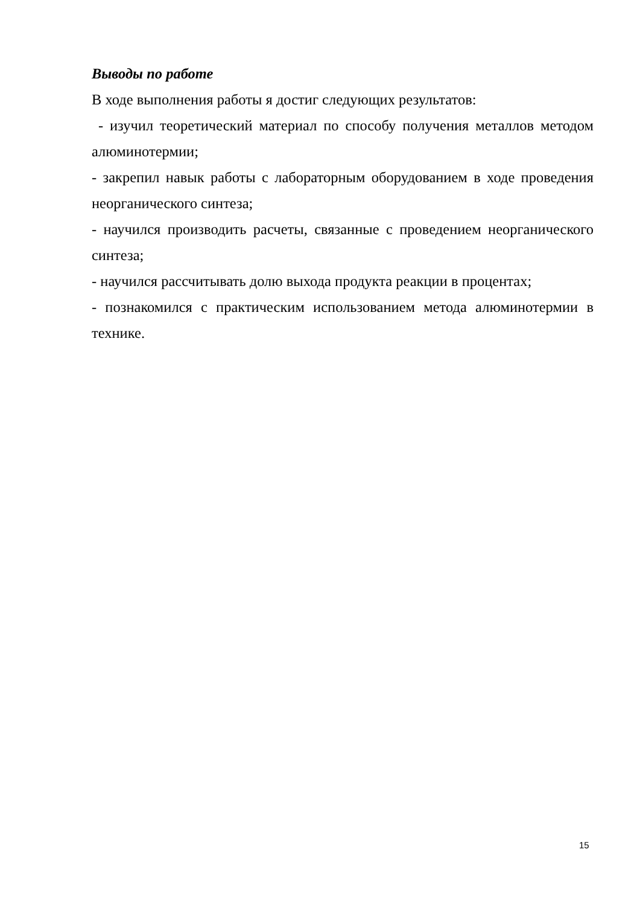Выводы по работе
В ходе выполнения работы я достиг следующих результатов:
- изучил теоретический материал по способу получения металлов методом алюминотермии;
- закрепил навык работы с лабораторным оборудованием в ходе проведения неорганического синтеза;
- научился производить расчеты, связанные с проведением неорганического синтеза;
- научился рассчитывать долю выхода продукта реакции в процентах;
- познакомился с практическим использованием метода алюминотермии в технике.
15